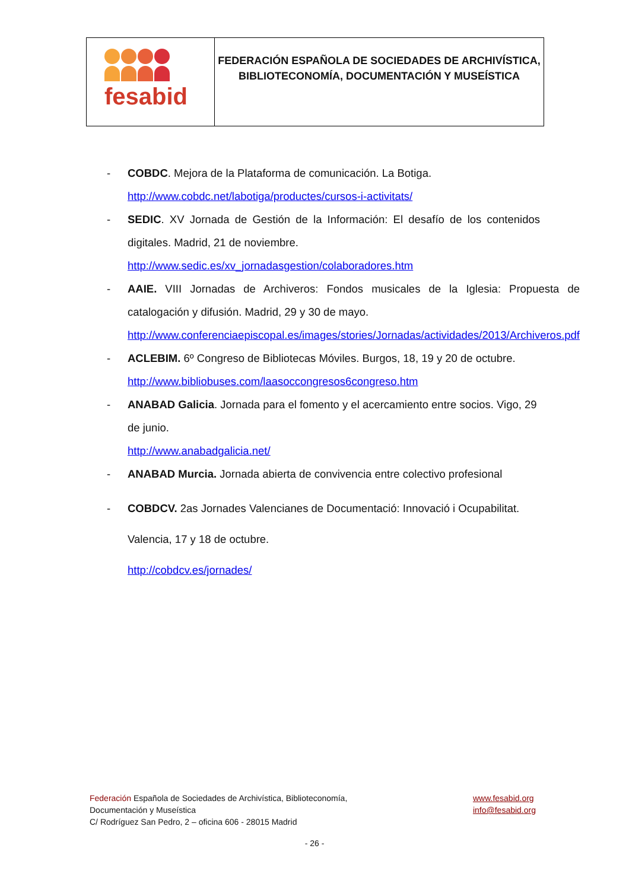fesabid
FEDERACIÓN ESPAÑOLA DE SOCIEDADES DE ARCHIVÍSTICA,
BIBLIOTECONOMÍA, DOCUMENTACIÓN Y MUSEÍSTICA
- COBDC. Mejora de la Plataforma de comunicación. La Botiga.
http://www.cobdc.net/labotiga/productes/cursos-i-activitats/
- SEDIC. XV Jornada de Gestión de la Información: El desafío de los contenidos digitales. Madrid, 21 de noviembre.
http://www.sedic.es/xv_jornadasgestion/colaboradores.htm
- AAIE. VIII Jornadas de Archiveros: Fondos musicales de la Iglesia: Propuesta de catalogación y difusión. Madrid, 29 y 30 de mayo.
http://www.conferenciaepiscopal.es/images/stories/Jornadas/actividades/2013/Archiveros.pdf
- ACLEBIM. 6º Congreso de Bibliotecas Móviles. Burgos, 18, 19 y 20 de octubre.
http://www.bibliobuses.com/laasoccongresos6congreso.htm
- ANABAD Galicia. Jornada para el fomento y el acercamiento entre socios. Vigo, 29 de junio.
http://www.anabadgalicia.net/
- ANABAD Murcia. Jornada abierta de convivencia entre colectivo profesional
- COBDCV. 2as Jornades Valencianes de Documentació: Innovació i Ocupabilitat.
Valencia, 17 y 18 de octubre.
http://cobdcv.es/jornades/
Federación Española de Sociedades de Archivística, Biblioteconomía,
Documentación y Museística
C/ Rodríguez San Pedro, 2 – oficina 606 - 28015 Madrid
www.fesabid.org
info@fesabid.org
- 26 -